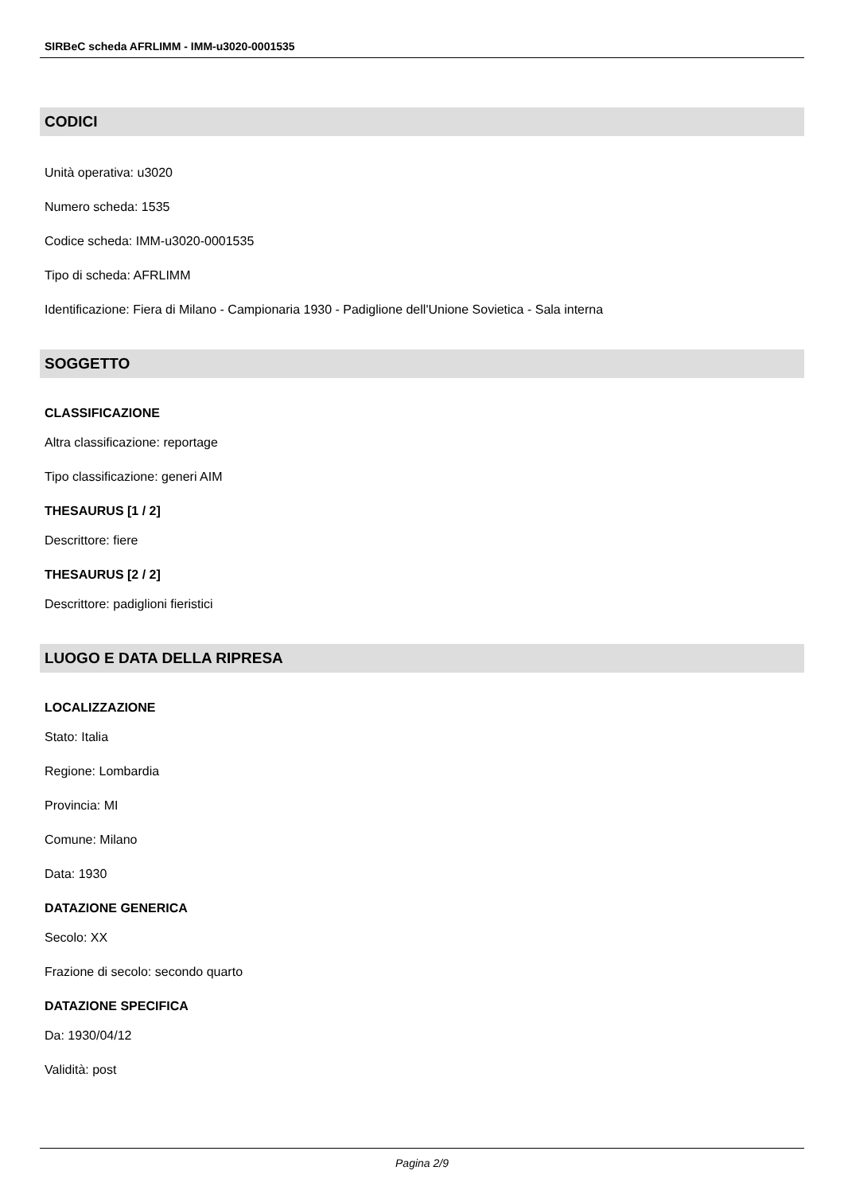SIRBeC scheda AFRLIMM - IMM-u3020-0001535
CODICI
Unità operativa: u3020
Numero scheda: 1535
Codice scheda: IMM-u3020-0001535
Tipo di scheda: AFRLIMM
Identificazione: Fiera di Milano - Campionaria 1930 - Padiglione dell'Unione Sovietica - Sala interna
SOGGETTO
CLASSIFICAZIONE
Altra classificazione: reportage
Tipo classificazione: generi AIM
THESAURUS [1 / 2]
Descrittore: fiere
THESAURUS [2 / 2]
Descrittore: padiglioni fieristici
LUOGO E DATA DELLA RIPRESA
LOCALIZZAZIONE
Stato: Italia
Regione: Lombardia
Provincia: MI
Comune: Milano
Data: 1930
DATAZIONE GENERICA
Secolo: XX
Frazione di secolo: secondo quarto
DATAZIONE SPECIFICA
Da: 1930/04/12
Validità: post
Pagina 2/9